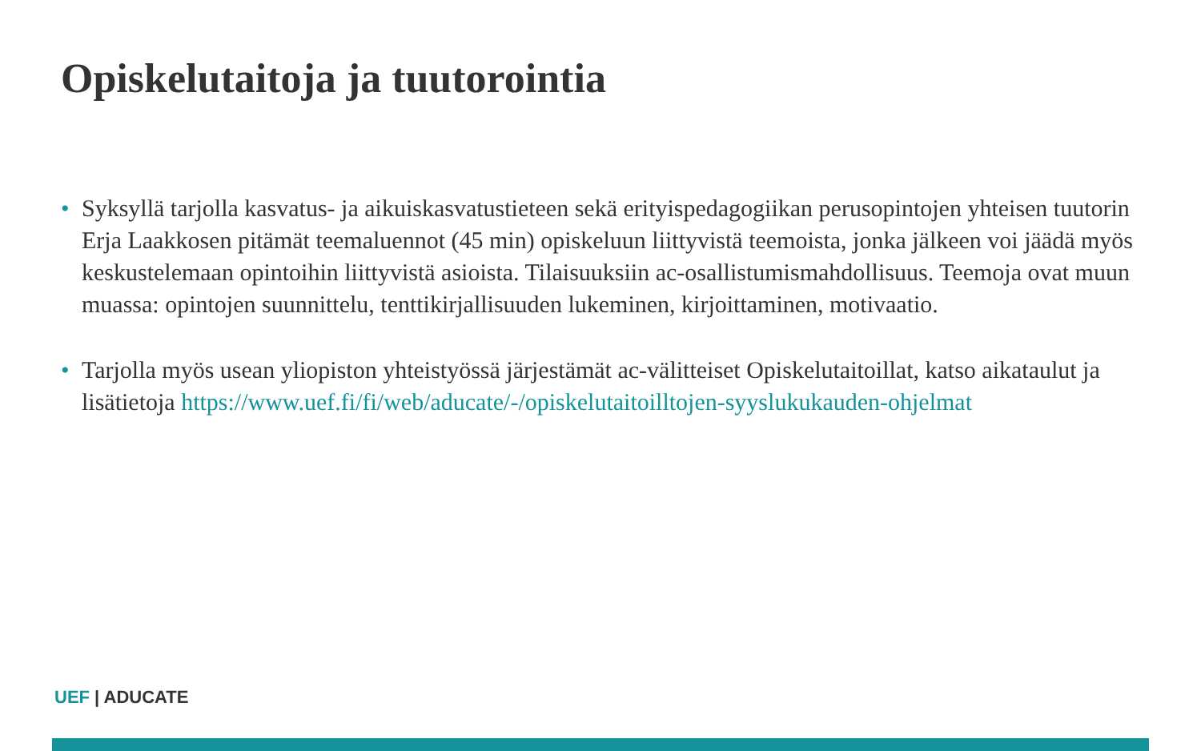Opiskelutaitoja ja tuutorointia
• Syksyllä tarjolla kasvatus- ja aikuiskasvatustieteen sekä erityispedagogiikan perusopintojen yhteisen tuutorin Erja Laakkosen pitämät teemaluennot (45 min) opiskeluun liittyvistä teemoista, jonka jälkeen voi jäädä myös keskustelemaan opintoihin liittyvistä asioista. Tilaisuuksiin ac-osallistumismahdollisuus. Teemoja ovat muun muassa: opintojen suunnittelu, tenttikirjallisuuden lukeminen, kirjoittaminen, motivaatio.
• Tarjolla myös usean yliopiston yhteistyössä järjestämät ac-välitteiset Opiskelutaitoillat, katso aikataulut ja lisätietoja https://www.uef.fi/fi/web/aducate/-/opiskelutaitoilltojen-syyslukukauden-ohjelmat
UEF | ADUCATE